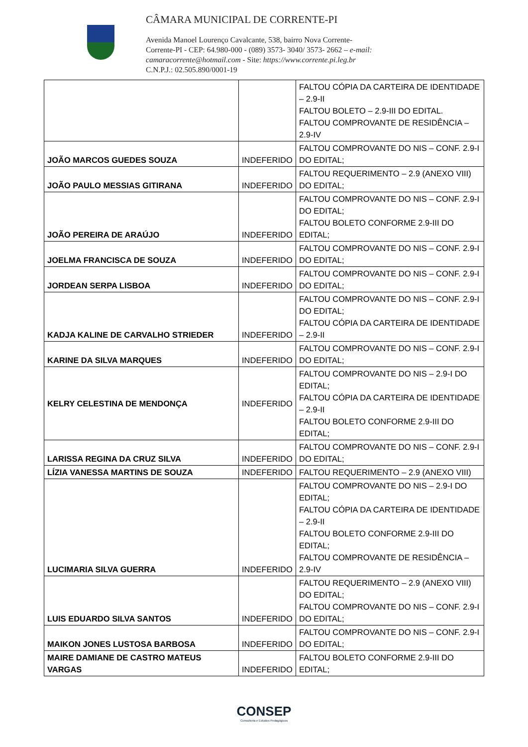CÂMARA MUNICIPAL DE CORRENTE-PI
Avenida Manoel Lourenço Cavalcante, 538, bairro Nova Corrente-
Corrente-PI - CEP: 64.980-000 - (089) 3573- 3040/ 3573- 2662 – e-mail:
camaracorrente@hotmail.com - Site: https://www.corrente.pi.leg.br
C.N.P.J.: 02.505.890/0001-19
| | | FALTOU CÓPIA DA CARTEIRA DE IDENTIDADE – 2.9-II FALTOU BOLETO – 2.9-III DO EDITAL. FALTOU COMPROVANTE DE RESIDÊNCIA – 2.9-IV |
| JOÃO MARCOS GUEDES SOUZA | INDEFERIDO | FALTOU COMPROVANTE DO NIS – CONF. 2.9-I DO EDITAL; |
| JOÃO PAULO MESSIAS GITIRANA | INDEFERIDO | FALTOU REQUERIMENTO – 2.9 (ANEXO VIII) DO EDITAL; |
| JOÃO PEREIRA DE ARAÚJO | INDEFERIDO | FALTOU COMPROVANTE DO NIS – CONF. 2.9-I DO EDITAL; FALTOU BOLETO CONFORME 2.9-III DO EDITAL; |
| JOELMA FRANCISCA DE SOUZA | INDEFERIDO | FALTOU COMPROVANTE DO NIS – CONF. 2.9-I DO EDITAL; |
| JORDEAN SERPA LISBOA | INDEFERIDO | FALTOU COMPROVANTE DO NIS – CONF. 2.9-I DO EDITAL; |
| KADJA KALINE DE CARVALHO STRIEDER | INDEFERIDO | FALTOU COMPROVANTE DO NIS – CONF. 2.9-I DO EDITAL; FALTOU CÓPIA DA CARTEIRA DE IDENTIDADE – 2.9-II |
| KARINE DA SILVA MARQUES | INDEFERIDO | FALTOU COMPROVANTE DO NIS – CONF. 2.9-I DO EDITAL; |
| KELRY CELESTINA DE MENDONÇA | INDEFERIDO | FALTOU COMPROVANTE DO NIS – 2.9-I DO EDITAL; FALTOU CÓPIA DA CARTEIRA DE IDENTIDADE – 2.9-II FALTOU BOLETO CONFORME 2.9-III DO EDITAL; |
| LARISSA REGINA DA CRUZ SILVA | INDEFERIDO | FALTOU COMPROVANTE DO NIS – CONF. 2.9-I DO EDITAL; |
| LÍZIA VANESSA MARTINS DE SOUZA | INDEFERIDO | FALTOU REQUERIMENTO – 2.9 (ANEXO VIII) |
| LUCIMARIA SILVA GUERRA | INDEFERIDO | FALTOU COMPROVANTE DO NIS – 2.9-I DO EDITAL; FALTOU CÓPIA DA CARTEIRA DE IDENTIDADE – 2.9-II FALTOU BOLETO CONFORME 2.9-III DO EDITAL; FALTOU COMPROVANTE DE RESIDÊNCIA – 2.9-IV |
| LUIS EDUARDO SILVA SANTOS | INDEFERIDO | FALTOU REQUERIMENTO – 2.9 (ANEXO VIII) DO EDITAL; FALTOU COMPROVANTE DO NIS – CONF. 2.9-I DO EDITAL; |
| MAIKON JONES LUSTOSA BARBOSA | INDEFERIDO | FALTOU COMPROVANTE DO NIS – CONF. 2.9-I DO EDITAL; |
| MAIRE DAMIANE DE CASTRO MATEUS VARGAS | INDEFERIDO | FALTOU BOLETO CONFORME 2.9-III DO EDITAL; |
CONSEP
Consultoria e Estudos Pedagógicos